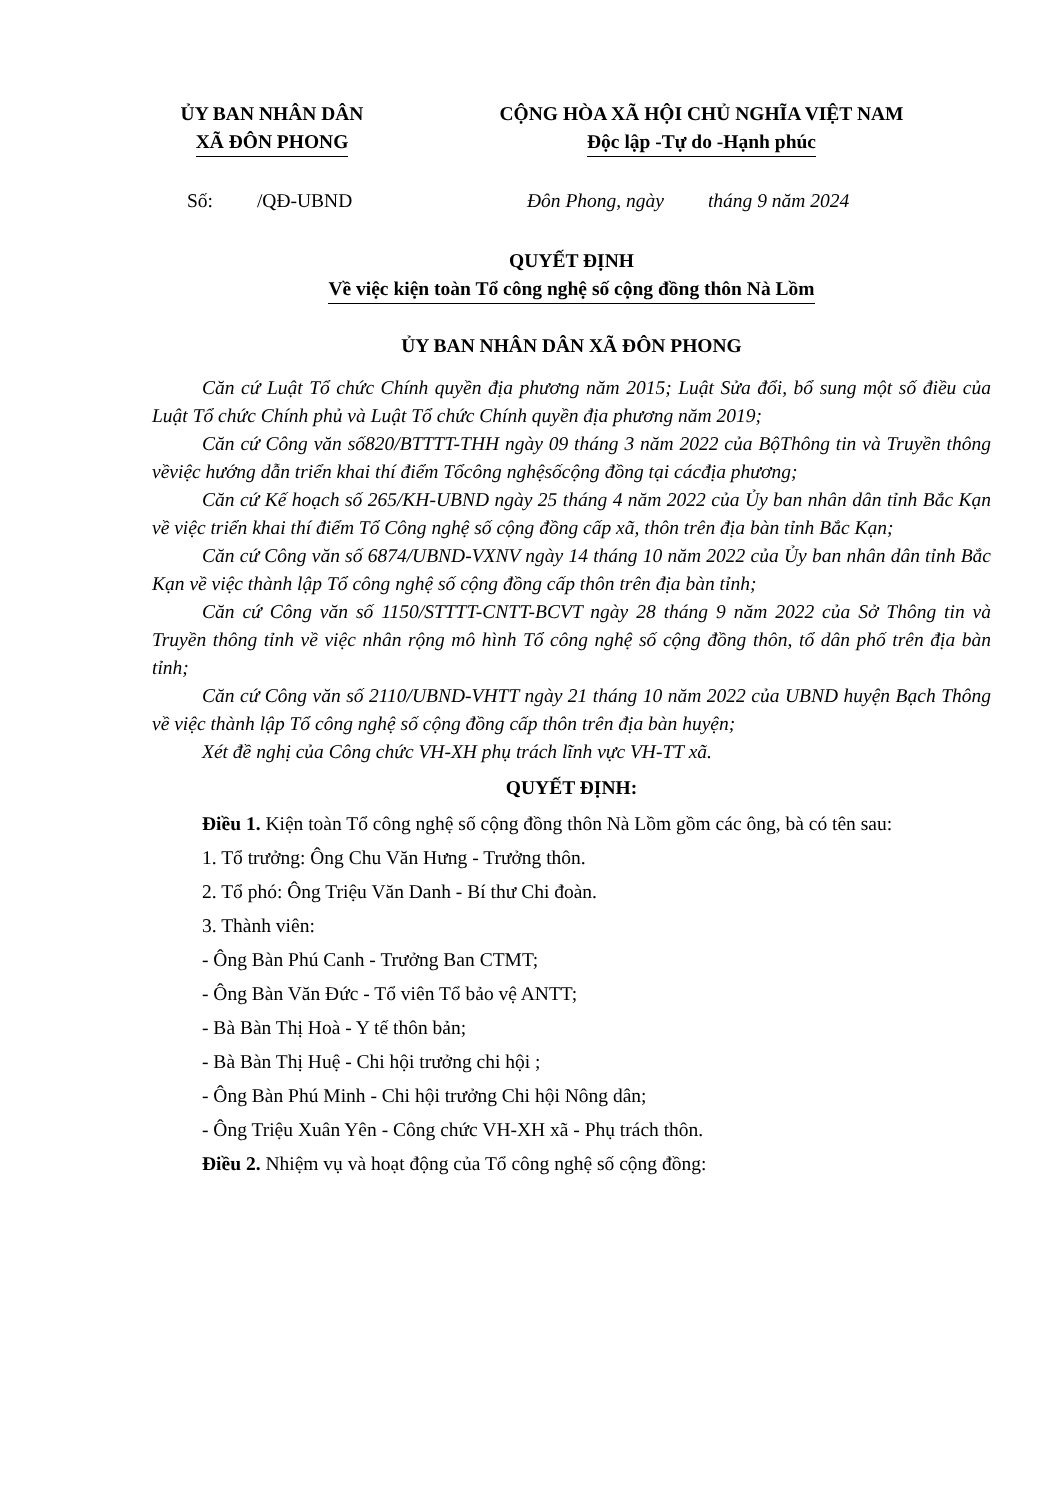ỦY BAN NHÂN DÂN
XÃ ĐÔN PHONG
CỘNG HÒA XÃ HỘI CHỦ NGHĨA VIỆT NAM
Độc lập -Tự do -Hạnh phúc
Số: /QĐ-UBND Đôn Phong, ngày tháng 9 năm 2024
QUYẾT ĐỊNH
Về việc kiện toàn Tổ công nghệ số cộng đồng thôn Nà Lồm
ỦY BAN NHÂN DÂN XÃ ĐÔN PHONG
Căn cứ Luật Tổ chức Chính quyền địa phương năm 2015; Luật Sửa đổi, bổ sung một số điều của Luật Tổ chức Chính phủ và Luật Tổ chức Chính quyền địa phương năm 2019;
Căn cứ Công văn số820/BTTTT-THH ngày 09 tháng 3 năm 2022 của BộThông tin và Truyền thông vềviệc hướng dẫn triển khai thí điểm Tổcông nghệsốcộng đồng tại cácđịa phương;
Căn cứ Kế hoạch số 265/KH-UBND ngày 25 tháng 4 năm 2022 của Ủy ban nhân dân tỉnh Bắc Kạn về việc triển khai thí điểm Tổ Công nghệ số cộng đồng cấp xã, thôn trên địa bàn tỉnh Bắc Kạn;
Căn cứ Công văn số 6874/UBND-VXNV ngày 14 tháng 10 năm 2022 của Ủy ban nhân dân tỉnh Bắc Kạn về việc thành lập Tổ công nghệ số cộng đồng cấp thôn trên địa bàn tỉnh;
Căn cứ Công văn số 1150/STTTT-CNTT-BCVT ngày 28 tháng 9 năm 2022 của Sở Thông tin và Truyền thông tỉnh về việc nhân rộng mô hình Tổ công nghệ số cộng đồng thôn, tổ dân phố trên địa bàn tỉnh;
Căn cứ Công văn số 2110/UBND-VHTT ngày 21 tháng 10 năm 2022 của UBND huyện Bạch Thông về việc thành lập Tổ công nghệ số cộng đồng cấp thôn trên địa bàn huyện;
Xét đề nghị của Công chức VH-XH phụ trách lĩnh vực VH-TT xã.
QUYẾT ĐỊNH:
Điều 1. Kiện toàn Tổ công nghệ số cộng đồng thôn Nà Lồm gồm các ông, bà có tên sau:
1. Tổ trưởng: Ông Chu Văn Hưng - Trưởng thôn.
2. Tổ phó: Ông Triệu Văn Danh - Bí thư Chi đoàn.
3. Thành viên:
- Ông Bàn Phú Canh - Trưởng Ban CTMT;
- Ông Bàn Văn Đức - Tổ viên Tổ bảo vệ ANTT;
- Bà Bàn Thị Hoà - Y tế thôn bản;
- Bà Bàn Thị Huệ - Chi hội trưởng chi hội ;
- Ông Bàn Phú Minh - Chi hội trưởng Chi hội Nông dân;
- Ông Triệu Xuân Yên - Công chức VH-XH xã - Phụ trách thôn.
Điều 2. Nhiệm vụ và hoạt động của Tổ công nghệ số cộng đồng: